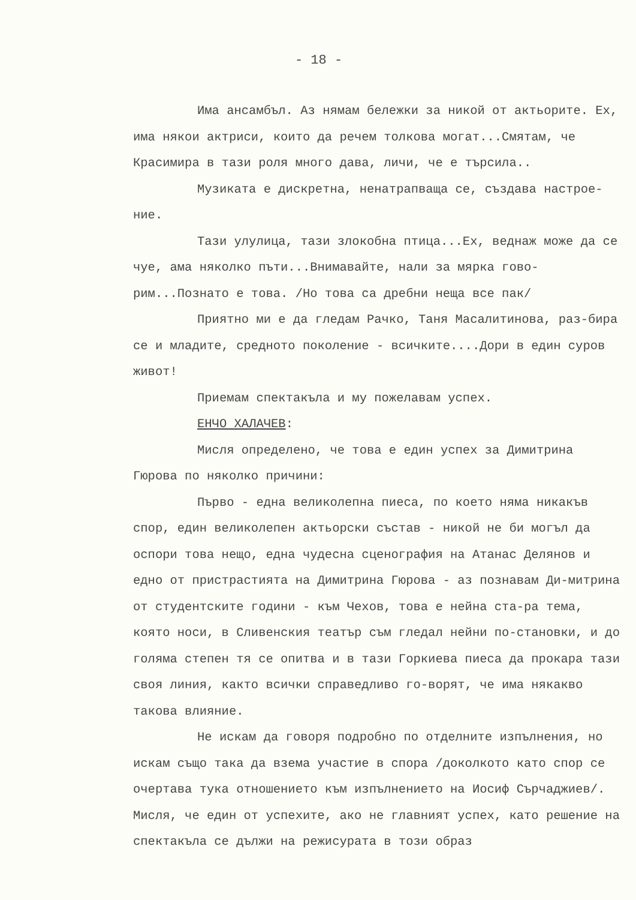- 18 -
Има ансамбъл. Аз нямам бележки за никой от актьорите. Ех, има някои актриси, които да речем толкова могат...Смятам, че Красимира в тази роля много дава, личи, че е търсила..
Музиката е дискретна, ненатрапваща се, създава настрое-ние.
Тази улулица, тази злокобна птица...Ех, веднаж може да се чуе, ама няколко пъти...Внимавайте, нали за мярка гово-рим...Познато е това. /Но това са дребни неща все пак/
Приятно ми е да гледам Рачко, Таня Масалитинова, раз-бира се и младите, средното поколение - всичките....Дори в един суров живот!
Приемам спектакъла и му пожелавам успех.
ЕНЧО ХАЛАЧЕВ:
Мисля определено, че това е един успех за Димитрина Гюрова по няколко причини:
Първо - една великолепна пиеса, по което няма никакъв спор, един великолепен актьорски състав - никой не би могъл да оспори това нещо, една чудесна сценография на Атанас Делянов и едно от пристрастията на Димитрина Гюрова - аз познавам Ди-митрина от студентските години - към Чехов, това е нейна ста-ра тема, която носи, в Сливенския театър съм гледал нейни по-становки, и до голяма степен тя се опитва и в тази Горкиева пиеса да прокара тази своя линия, както всички справедливо го-ворят, че има някакво такова влияние.
Не искам да говоря подробно по отделните изпълнения, но искам също така да взема участие в спора /доколкото като спор се очертава тука отношението към изпълнението на Иосиф Сърчаджиев/. Мисля, че един от успехите, ако не главният успех, като решение на спектакъла се дължи на режисурата в този образ